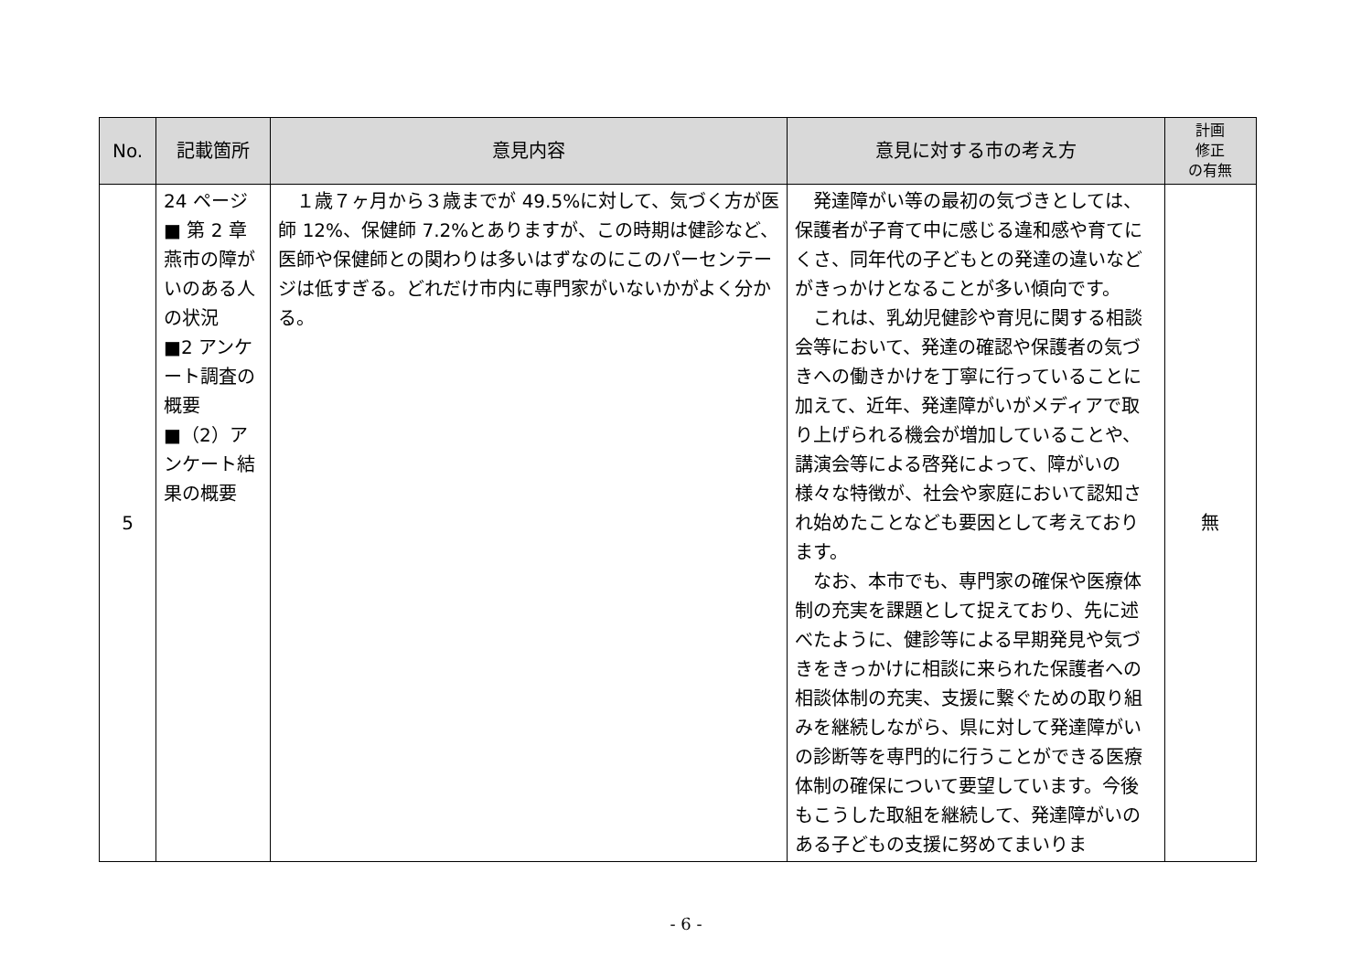| No. | 記載箇所 | 意見内容 | 意見に対する市の考え方 | 計画 修正 の有無 |
| --- | --- | --- | --- | --- |
| 5 | 24 ページ ■ 第 2 章 燕市の障がいのある人の状況 ■2 アンケート調査の概要 ■（2）アンケート結果の概要 | １歳７ヶ月から３歳までが 49.5%に対して、気づく方が医師 12%、保健師 7.2%とありますが、この時期は健診など、医師や保健師との関わりは多いはずなのにこのパーセンテージは低すぎる。どれだけ市内に専門家がいないかがよく分かる。 | 発達障がい等の最初の気づきとしては、保護者が子育て中に感じる違和感や育てにくさ、同年代の子どもとの発達の違いなどがきっかけとなることが多い傾向です。 これは、乳幼児健診や育児に関する相談会等において、発達の確認や保護者の気づきへの働きかけを丁寧に行っていることに加えて、近年、発達障がいがメディアで取り上げられる機会が増加していることや、講演会等による啓発によって、障がいの様々な特徴が、社会や家庭において認知され始めたことなども要因として考えております。 なお、本市でも、専門家の確保や医療体制の充実を課題として捉えており、先に述べたように、健診等による早期発見や気づきをきっかけに相談に来られた保護者への相談体制の充実、支援に繋ぐための取り組みを継続しながら、県に対して発達障がいの診断等を専門的に行うことができる医療体制の確保について要望しています。今後もこうした取組を継続して、発達障がいのある子どもの支援に努めてまいりま | 無 |
- 6 -